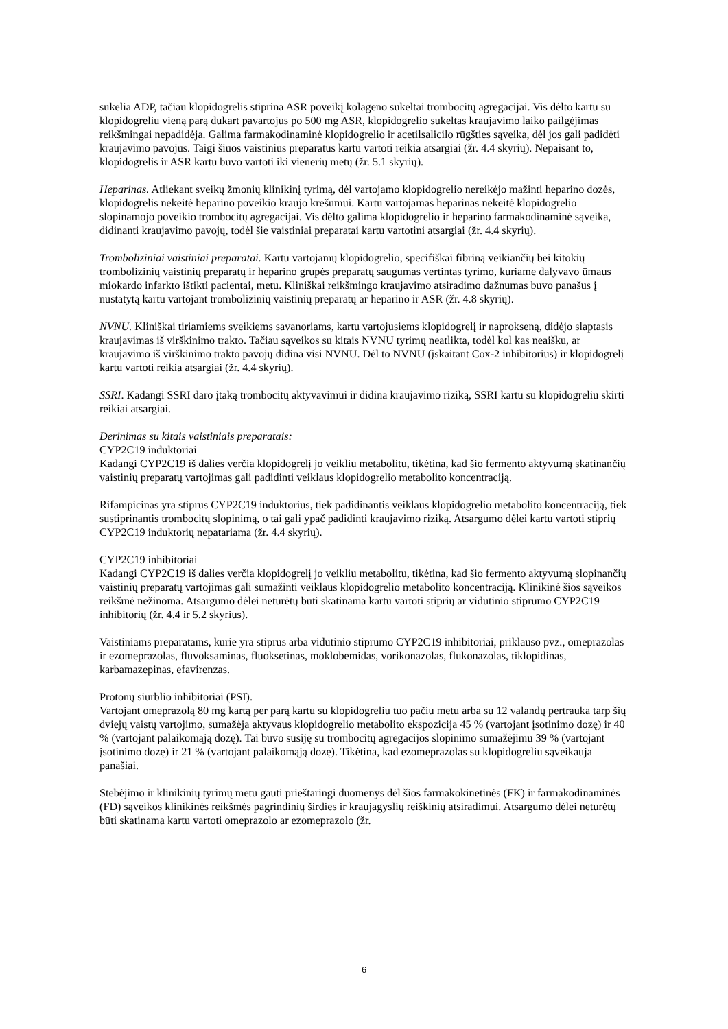sukelia ADP, tačiau klopidogrelis stiprina ASR poveikį kolageno sukeltai trombocitų agregacijai. Vis dėlto kartu su klopidogreliu vieną parą dukart pavartojus po 500 mg ASR, klopidogrelio sukeltas kraujavimo laiko pailgėjimas reikšmingai nepadidėja. Galima farmakodinaminė klopidogrelio ir acetilsalicilo rūgšties sąveika, dėl jos gali padidėti kraujavimo pavojus. Taigi šiuos vaistinius preparatus kartu vartoti reikia atsargiai (žr. 4.4 skyrių). Nepaisant to, klopidogrelis ir ASR kartu buvo vartoti iki vienerių metų (žr. 5.1 skyrių).
Heparinas. Atliekant sveikų žmonių klinikinį tyrimą, dėl vartojamo klopidogrelio nereikėjo mažinti heparino dozės, klopidogrelis nekeitė heparino poveikio kraujo krešumui. Kartu vartojamas heparinas nekeitė klopidogrelio slopinamojo poveikio trombocitų agregacijai. Vis dėlto galima klopidogrelio ir heparino farmakodinaminė sąveika, didinanti kraujavimo pavojų, todėl šie vaistiniai preparatai kartu vartotini atsargiai (žr. 4.4 skyrių).
Tromboliziniai vaistiniai preparatai. Kartu vartojamų klopidogrelio, specifiškai fibriną veikiančių bei kitokių trombolizinių vaistinių preparatų ir heparino grupės preparatų saugumas vertintas tyrimo, kuriame dalyvavo ūmaus miokardo infarkto ištikti pacientai, metu. Kliniškai reikšmingo kraujavimo atsiradimo dažnumas buvo panašus į nustatytą kartu vartojant trombolizinių vaistinių preparatų ar heparino ir ASR (žr. 4.8 skyrių).
NVNU. Kliniškai tiriamiems sveikiems savanoriams, kartu vartojusiems klopidogrelį ir naprokseną, didėjo slaptasis kraujavimas iš virškinimo trakto. Tačiau sąveikos su kitais NVNU tyrimų neatlikta, todėl kol kas neaišku, ar kraujavimo iš virškinimo trakto pavojų didina visi NVNU. Dėl to NVNU (įskaitant Cox-2 inhibitorius) ir klopidogrelį kartu vartoti reikia atsargiai (žr. 4.4 skyrių).
SSRI. Kadangi SSRI daro įtaką trombocitų aktyvavimui ir didina kraujavimo riziką, SSRI kartu su klopidogreliu skirti reikiai atsargiai.
Derinimas su kitais vaistiniais preparatais:
CYP2C19 induktoriai
Kadangi CYP2C19 iš dalies verčia klopidogrelį jo veikliu metabolitu, tikėtina, kad šio fermento aktyvumą skatinančių vaistinių preparatų vartojimas gali padidinti veiklaus klopidogrelio metabolito koncentraciją.
Rifampicinas yra stiprus CYP2C19 induktorius, tiek padidinantis veiklaus klopidogrelio metabolito koncentraciją, tiek sustiprinantis trombocitų slopinimą, o tai gali ypač padidinti kraujavimo riziką. Atsargumo dėlei kartu vartoti stiprių CYP2C19 induktorių nepatariama (žr. 4.4 skyrių).
CYP2C19 inhibitoriai
Kadangi CYP2C19 iš dalies verčia klopidogrelį jo veikliu metabolitu, tikėtina, kad šio fermento aktyvumą slopinančių vaistinių preparatų vartojimas gali sumažinti veiklaus klopidogrelio metabolito koncentraciją. Klinikinė šios sąveikos reikšmė nežinoma. Atsargumo dėlei neturėtų būti skatinama kartu vartoti stiprių ar vidutinio stiprumo CYP2C19 inhibitorių (žr. 4.4 ir 5.2 skyrius).
Vaistiniams preparatams, kurie yra stiprūs arba vidutinio stiprumo CYP2C19 inhibitoriai, priklauso pvz., omeprazolas ir ezomeprazolas, fluvoksaminas, fluoksetinas, moklobemidas, vorikonazolas, flukonazolas, tiklopidinas, karbamazepinas, efavirenzas.
Protonų siurblio inhibitoriai (PSI).
Vartojant omeprazolą 80 mg kartą per parą kartu su klopidogreliu tuo pačiu metu arba su 12 valandų pertrauka tarp šių dviejų vaistų vartojimo, sumažėja aktyvaus klopidogrelio metabolito ekspozicija 45 % (vartojant įsotinimo dozę) ir 40 % (vartojant palaikomąją dozę). Tai buvo susiję su trombocitų agregacijos slopinimo sumažėjimu 39 % (vartojant įsotinimo dozę) ir 21 % (vartojant palaikomąją dozę). Tikėtina, kad ezomeprazolas su klopidogreliu sąveikauja panašiai.
Stebėjimo ir klinikinių tyrimų metu gauti prieštaringi duomenys dėl šios farmakokinetinės (FK) ir farmakodinaminės (FD) sąveikos klinikinės reikšmės pagrindinių širdies ir kraujagyslių reiškinių atsiradimui. Atsargumo dėlei neturėtų būti skatinama kartu vartoti omeprazolo ar ezomeprazolo (žr.
6